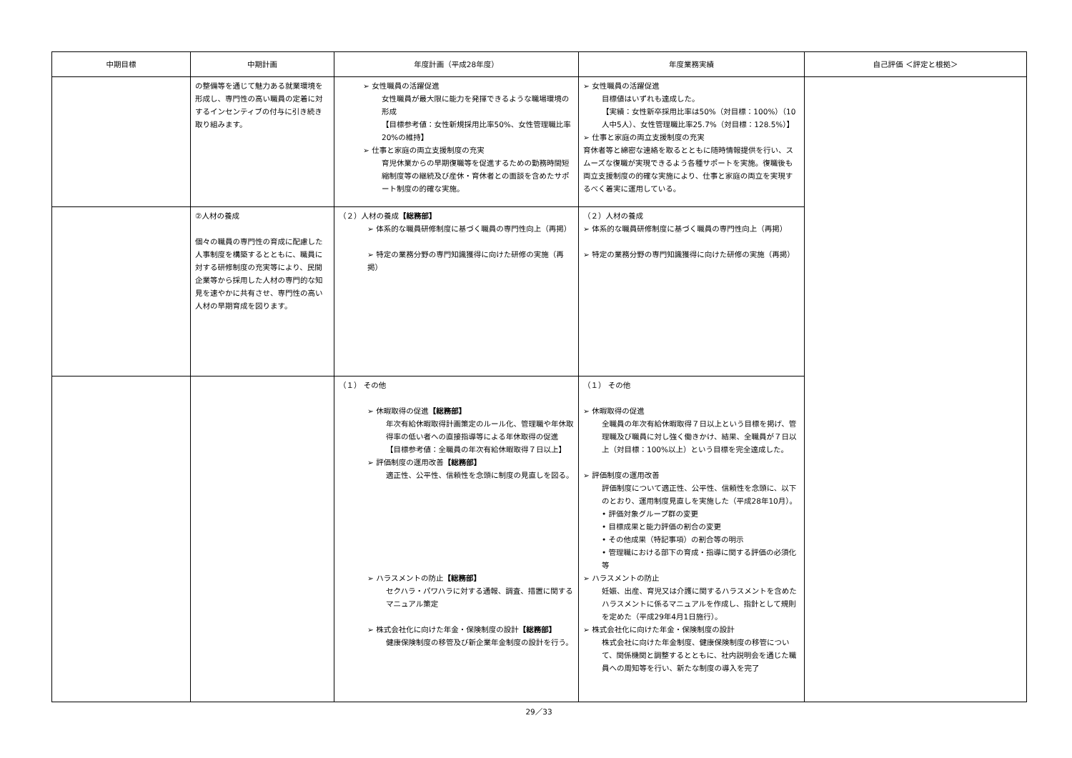| 中期目標 | 中期計画 | 年度計画（平成28年度） | 年度業務実績 | 自己評価 ＜評定と根拠＞ |
| --- | --- | --- | --- | --- |
| | の整備等を通じて魅力ある就業環境を形成し、専門性の高い職員の定着に対するインセンティブの付与に引き続き取り組みます。 | ➢ 女性職員の活躍促進 女性職員が最大限に能力を発揮できるような職場環境の形成 【目標参考値：女性新規採用比率50%、女性管理職比率20%の維持】 ➢ 仕事と家庭の両立支援制度の充実 育児休業からの早期復職等を促進するための勤務時間短縮制度等の継続及び産休・育休者との面談を含めたサポート制度の的確な実施。 | ➢ 女性職員の活躍促進 目標値はいずれも達成した。 【実績：女性新卒採用比率は50%（対目標：100%）（10人中5人）、女性管理職比率25.7%（対目標：128.5%）】 ➢ 仕事と家庭の両立支援制度の充実 育休者等と綿密な連絡を取るとともに随時情報提供を行い、スムーズな復職が実現できるよう各種サポートを実施。復職後も両立支援制度の的確な実施により、仕事と家庭の両立を実現するべく着実に運用している。 | |
| | ②人材の養成 個々の職員の専門性の育成に配慮した人事制度を構築するとともに、職員に対する研修制度の充実等により、民間企業等から採用した人材の専門的な知見を速やかに共有させ、専門性の高い人材の早期育成を図ります。 | （２）人材の養成 【総務部】 ➢ 体系的な職員研修制度に基づく職員の専門性向上（再掲） ➢ 特定の業務分野の専門知識獲得に向けた研修の実施（再掲） | （２）人材の養成 ➢ 体系的な職員研修制度に基づく職員の専門性向上（再掲） ➢ 特定の業務分野の専門知識獲得に向けた研修の実施（再掲） | |
| | | （１） その他 ➢ 休暇取得の促進 【総務部】 年次有給休暇取得計画策定のルール化、管理職や年休取得率の低い者への直接指導等による年休取得の促進 【目標参考値：全職員の年次有給休暇取得７日以上】 ➢ 評価制度の運用改善 【総務部】 適正性、公平性、信頼性を念頭に制度の見直しを図る。 ➢ ハラスメントの防止 【総務部】 セクハラ・パワハラに対する通報、調査、措置に関するマニュアル策定 ➢ 株式会社化に向けた年金・保険制度の設計 【総務部】 健康保険制度の移管及び新企業年金制度の設計を行う。 | （１） その他 ➢ 休暇取得の促進 全職員の年次有給休暇取得７日以上という目標を掲げ、管理職及び職員に対し強く働きかけ、結果、全職員が７日以上（対目標：100%以上）という目標を完全達成した。 ➢ 評価制度の運用改善 評価制度について適正性、公平性、信頼性を念頭に、以下のとおり、運用制度見直しを実施した（平成28年10月）。 • 評価対象グループ群の変更 • 目標成果と能力評価の割合の変更 • その他成果（特記事項）の割合等の明示 • 管理職における部下の育成・指導に関する評価の必須化 等 ➢ ハラスメントの防止 妊娠、出産、育児又は介護に関するハラスメントを含めたハラスメントに係るマニュアルを作成し、指針として規則を定めた（平成29年4月1日施行）。 ➢ 株式会社化に向けた年金・保険制度の設計 株式会社に向けた年金制度、健康保険制度の移管について、関係機関と調整するとともに、社内説明会を通じた職員への周知等を行い、新たな制度の導入を完了 | |
29／33